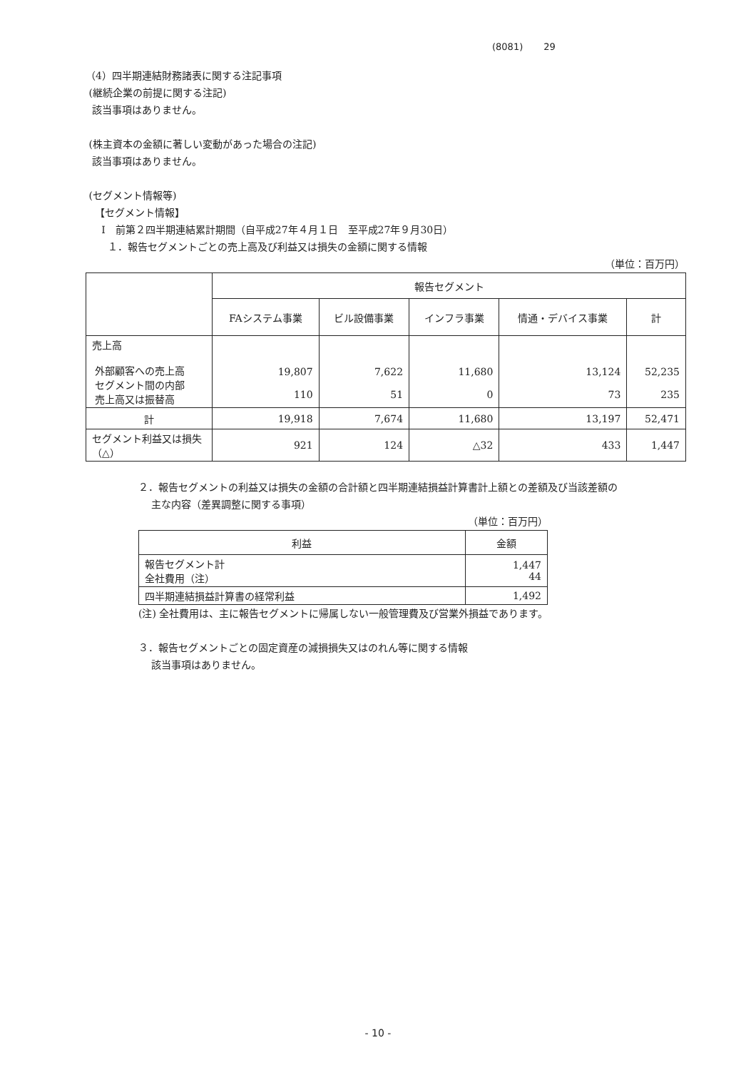(8081) 29
（4）四半期連結財務諸表に関する注記事項
(継続企業の前提に関する注記)
該当事項はありません。
(株主資本の金額に著しい変動があった場合の注記)
該当事項はありません。
(セグメント情報等)
【セグメント情報】
Ⅰ　前第２四半期連結累計期間（自平成27年４月１日　至平成27年９月30日）
１．報告セグメントごとの売上高及び利益又は損失の金額に関する情報
（単位：百万円）
| | 報告セグメント | | | | |
| | FAシステム事業 | ビル設備事業 | インフラ事業 | 情通・デバイス事業 | 計 |
| 売上高 外部顧客への売上高 セグメント間の内部 売上高又は振替高 | 19,807 110 | 7,622 51 | 11,680 0 | 13,124 73 | 52,235 235 |
| 計 | 19,918 | 7,674 | 11,680 | 13,197 | 52,471 |
| セグメント利益又は損失（△） | 921 | 124 | △32 | 433 | 1,447 |
２．報告セグメントの利益又は損失の金額の合計額と四半期連結損益計算書計上額との差額及び当該差額の
主な内容（差異調整に関する事項）
（単位：百万円）
| 利益 | 金額 |
| 報告セグメント計 全社費用（注） | 1,447 44 |
| 四半期連結損益計算書の経常利益 | 1,492 |
(注) 全社費用は、主に報告セグメントに帰属しない一般管理費及び営業外損益であります。
３．報告セグメントごとの固定資産の減損損失又はのれん等に関する情報
該当事項はありません。
- 10 -